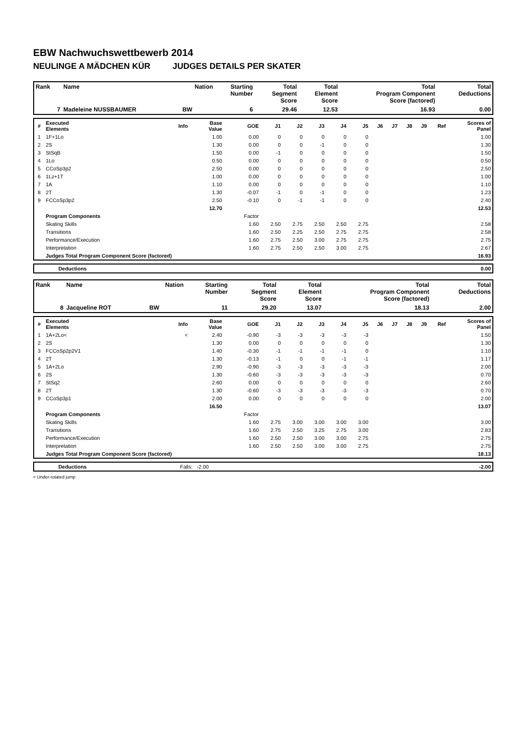EBW Nachwuchswettbewerb 2014
NEULINGE A MÄDCHEN KÜR JUDGES DETAILS PER SKATER
| Rank | Name | Nation | Starting Number | Total Segment Score | Total Element Score | Total Program Component Score (factored) | Total Deductions |
| --- | --- | --- | --- | --- | --- | --- | --- |
| 7 | Madeleine NUSSBAUMER | BW | 6 | 29.46 | 12.53 | 16.93 | 0.00 |
| # | Executed Elements | Info | Base Value | GOE | J1 | J2 | J3 | J4 | J5 | J6 | J7 | J8 | J9 | Ref | Scores of Panel |
| --- | --- | --- | --- | --- | --- | --- | --- | --- | --- | --- | --- | --- | --- | --- | --- |
| 1 | 1F+1Lo | | 1.00 | 0.00 | 0 | 0 | 0 | 0 | 0 | | | | | | 1.00 |
| 2 | 2S | | 1.30 | 0.00 | 0 | 0 | -1 | 0 | 0 | | | | | | 1.30 |
| 3 | StSqB | | 1.50 | 0.00 | -1 | 0 | 0 | 0 | 0 | | | | | | 1.50 |
| 4 | 1Lo | | 0.50 | 0.00 | 0 | 0 | 0 | 0 | 0 | | | | | | 0.50 |
| 5 | CCoSp3p2 | | 2.50 | 0.00 | 0 | 0 | 0 | 0 | 0 | | | | | | 2.50 |
| 6 | 1Lz+1T | | 1.00 | 0.00 | 0 | 0 | 0 | 0 | 0 | | | | | | 1.00 |
| 7 | 1A | | 1.10 | 0.00 | 0 | 0 | 0 | 0 | 0 | | | | | | 1.10 |
| 8 | 2T | | 1.30 | -0.07 | -1 | 0 | -1 | 0 | 0 | | | | | | 1.23 |
| 9 | FCCoSp3p2 | | 2.50 | -0.10 | 0 | -1 | -1 | 0 | 0 | | | | | | 2.40 |
| | | | 12.70 | | | | | | | | | | | | 12.53 |
| | Program Components | | | Factor | | | | | | | | | | | |
| | Skating Skills | | | 1.60 | 2.50 | 2.75 | 2.50 | 2.50 | 2.75 | | | | | | 2.58 |
| | Transitions | | | 1.60 | 2.50 | 2.25 | 2.50 | 2.75 | 2.75 | | | | | | 2.58 |
| | Performance/Execution | | | 1.60 | 2.75 | 2.50 | 3.00 | 2.75 | 2.75 | | | | | | 2.75 |
| | Interpretation | | | 1.60 | 2.75 | 2.50 | 2.50 | 3.00 | 2.75 | | | | | | 2.67 |
| | Judges Total Program Component Score (factored) | | | | | | | | | | | | | | 16.93 |
| | Deductions | 0.00 |
| Rank | Name | Nation | Starting Number | Total Segment Score | Total Element Score | Total Program Component Score (factored) | Total Deductions |
| --- | --- | --- | --- | --- | --- | --- | --- |
| 8 | Jacqueline ROT | BW | 11 | 29.20 | 13.07 | 18.13 | 2.00 |
| # | Executed Elements | Info | Base Value | GOE | J1 | J2 | J3 | J4 | J5 | J6 | J7 | J8 | J9 | Ref | Scores of Panel |
| --- | --- | --- | --- | --- | --- | --- | --- | --- | --- | --- | --- | --- | --- | --- | --- |
| 1 | 1A+2Lo< | < | 2.40 | -0.90 | -3 | -3 | -3 | -3 | -3 | | | | | | 1.50 |
| 2 | 2S | | 1.30 | 0.00 | 0 | 0 | 0 | 0 | 0 | | | | | | 1.30 |
| 3 | FCCoSp2p2V1 | | 1.40 | -0.30 | -1 | -1 | -1 | -1 | 0 | | | | | | 1.10 |
| 4 | 2T | | 1.30 | -0.13 | -1 | 0 | 0 | -1 | -1 | | | | | | 1.17 |
| 5 | 1A+2Lo | | 2.90 | -0.90 | -3 | -3 | -3 | -3 | -3 | | | | | | 2.00 |
| 6 | 2S | | 1.30 | -0.60 | -3 | -3 | -3 | -3 | -3 | | | | | | 0.70 |
| 7 | StSq2 | | 2.60 | 0.00 | 0 | 0 | 0 | 0 | 0 | | | | | | 2.60 |
| 8 | 2T | | 1.30 | -0.60 | -3 | -3 | -3 | -3 | -3 | | | | | | 0.70 |
| 9 | CCoSp3p1 | | 2.00 | 0.00 | 0 | 0 | 0 | 0 | 0 | | | | | | 2.00 |
| | | | 16.50 | | | | | | | | | | | | 13.07 |
| | Program Components | | | Factor | | | | | | | | | | | |
| | Skating Skills | | | 1.60 | 2.75 | 3.00 | 3.00 | 3.00 | 3.00 | | | | | | 3.00 |
| | Transitions | | | 1.60 | 2.75 | 2.50 | 3.25 | 2.75 | 3.00 | | | | | | 2.83 |
| | Performance/Execution | | | 1.60 | 2.50 | 2.50 | 3.00 | 3.00 | 2.75 | | | | | | 2.75 |
| | Interpretation | | | 1.60 | 2.50 | 2.50 | 3.00 | 3.00 | 2.75 | | | | | | 2.75 |
| | Judges Total Program Component Score (factored) | | | | | | | | | | | | | | 18.13 |
| | Deductions | Falls: -2.00 | -2.00 |
< Under-rotated jump